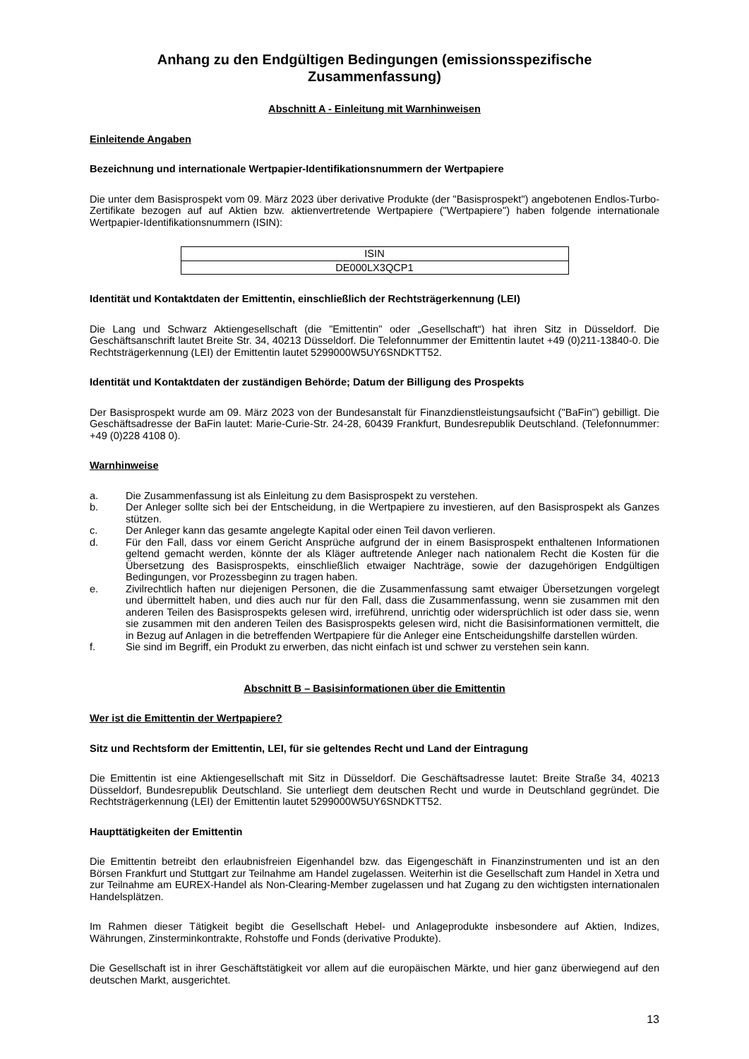Anhang zu den Endgültigen Bedingungen (emissionsspezifische Zusammenfassung)
Abschnitt A - Einleitung mit Warnhinweisen
Einleitende Angaben
Bezeichnung und internationale Wertpapier-Identifikationsnummern der Wertpapiere
Die unter dem Basisprospekt vom 09. März 2023 über derivative Produkte (der "Basisprospekt") angebotenen Endlos-Turbo-Zertifikate bezogen auf auf Aktien bzw. aktienvertretende Wertpapiere ("Wertpapiere") haben folgende internationale Wertpapier-Identifikationsnummern (ISIN):
| ISIN |
| --- |
| DE000LX3QCP1 |
Identität und Kontaktdaten der Emittentin, einschließlich der Rechtsträgerkennung (LEI)
Die Lang und Schwarz Aktiengesellschaft (die "Emittentin" oder „Gesellschaft“) hat ihren Sitz in Düsseldorf. Die Geschäftsanschrift lautet Breite Str. 34, 40213 Düsseldorf. Die Telefonnummer der Emittentin lautet +49 (0)211-13840-0. Die Rechtsträgerkennung (LEI) der Emittentin lautet 5299000W5UY6SNDKTT52.
Identität und Kontaktdaten der zuständigen Behörde; Datum der Billigung des Prospekts
Der Basisprospekt wurde am 09. März 2023 von der Bundesanstalt für Finanzdienstleistungsaufsicht ("BaFin") gebilligt. Die Geschäftsadresse der BaFin lautet: Marie-Curie-Str. 24-28, 60439 Frankfurt, Bundesrepublik Deutschland. (Telefonnummer: +49 (0)228 4108 0).
Warnhinweise
a. Die Zusammenfassung ist als Einleitung zu dem Basisprospekt zu verstehen.
b. Der Anleger sollte sich bei der Entscheidung, in die Wertpapiere zu investieren, auf den Basisprospekt als Ganzes stützen.
c. Der Anleger kann das gesamte angelegte Kapital oder einen Teil davon verlieren.
d. Für den Fall, dass vor einem Gericht Ansprüche aufgrund der in einem Basisprospekt enthaltenen Informationen geltend gemacht werden, könnte der als Kläger auftretende Anleger nach nationalem Recht die Kosten für die Übersetzung des Basisprospekts, einschließlich etwaiger Nachträge, sowie der dazugehörigen Endgültigen Bedingungen, vor Prozessbeginn zu tragen haben.
e. Zivilrechtlich haften nur diejenigen Personen, die die Zusammenfassung samt etwaiger Übersetzungen vorgelegt und übermittelt haben, und dies auch nur für den Fall, dass die Zusammenfassung, wenn sie zusammen mit den anderen Teilen des Basisprospekts gelesen wird, irreführend, unrichtig oder widersprüchlich ist oder dass sie, wenn sie zusammen mit den anderen Teilen des Basisprospekts gelesen wird, nicht die Basisinformationen vermittelt, die in Bezug auf Anlagen in die betreffenden Wertpapiere für die Anleger eine Entscheidungshilfe darstellen würden.
f. Sie sind im Begriff, ein Produkt zu erwerben, das nicht einfach ist und schwer zu verstehen sein kann.
Abschnitt B – Basisinformationen über die Emittentin
Wer ist die Emittentin der Wertpapiere?
Sitz und Rechtsform der Emittentin, LEI, für sie geltendes Recht und Land der Eintragung
Die Emittentin ist eine Aktiengesellschaft mit Sitz in Düsseldorf. Die Geschäftsadresse lautet: Breite Straße 34, 40213 Düsseldorf, Bundesrepublik Deutschland. Sie unterliegt dem deutschen Recht und wurde in Deutschland gegründet. Die Rechtsträgerkennung (LEI) der Emittentin lautet 5299000W5UY6SNDKTT52.
Haupttätigkeiten der Emittentin
Die Emittentin betreibt den erlaubnisfreien Eigenhandel bzw. das Eigengeschäft in Finanzinstrumenten und ist an den Börsen Frankfurt und Stuttgart zur Teilnahme am Handel zugelassen. Weiterhin ist die Gesellschaft zum Handel in Xetra und zur Teilnahme am EUREX-Handel als Non-Clearing-Member zugelassen und hat Zugang zu den wichtigsten internationalen Handelsplätzen.
Im Rahmen dieser Tätigkeit begibt die Gesellschaft Hebel- und Anlageprodukte insbesondere auf Aktien, Indizes, Währungen, Zinsterminkontrakte, Rohstoffe und Fonds (derivative Produkte).
Die Gesellschaft ist in ihrer Geschäftstätigkeit vor allem auf die europäischen Märkte, und hier ganz überwiegend auf den deutschen Markt, ausgerichtet.
13